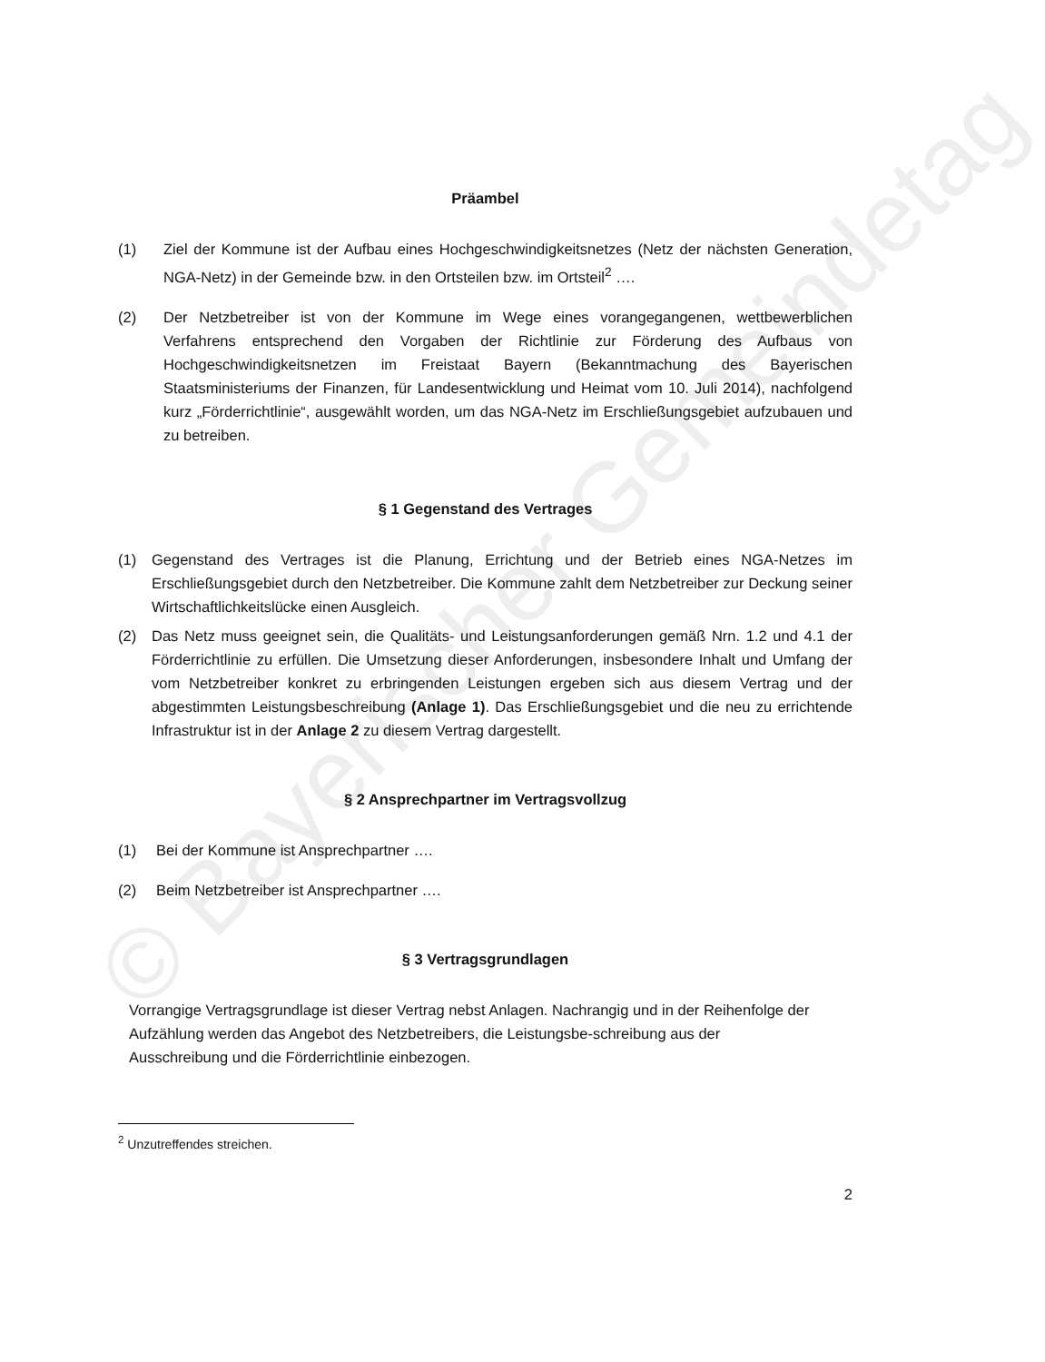© Bayerischer Gemeindetag
Präambel
(1) Ziel der Kommune ist der Aufbau eines Hochgeschwindigkeitsnetzes (Netz der nächsten Generation, NGA-Netz) in der Gemeinde bzw. in den Ortsteilen bzw. im Ortsteil<sup>2</sup> ….
(2) Der Netzbetreiber ist von der Kommune im Wege eines vorangegangenen, wettbewerblichen Verfahrens entsprechend den Vorgaben der Richtlinie zur Förderung des Aufbaus von Hochgeschwindigkeitsnetzen im Freistaat Bayern (Bekanntmachung des Bayerischen Staatsministeriums der Finanzen, für Landesentwicklung und Heimat vom 10. Juli 2014), nachfolgend kurz „Förderrichtlinie“, ausgewählt worden, um das NGA-Netz im Erschließungsgebiet aufzubauen und zu betreiben.
§ 1 Gegenstand des Vertrages
(1) Gegenstand des Vertrages ist die Planung, Errichtung und der Betrieb eines NGA-Netzes im Erschließungsgebiet durch den Netzbetreiber. Die Kommune zahlt dem Netzbetreiber zur Deckung seiner Wirtschaftlichkeitslücke einen Ausgleich.
(2) Das Netz muss geeignet sein, die Qualitäts- und Leistungsanforderungen gemäß Nrn. 1.2 und 4.1 der Förderrichtlinie zu erfüllen. Die Umsetzung dieser Anforderungen, insbesondere Inhalt und Umfang der vom Netzbetreiber konkret zu erbringenden Leistungen ergeben sich aus diesem Vertrag und der abgestimmten Leistungsbeschreibung (Anlage 1). Das Erschließungsgebiet und die neu zu errichtende Infrastruktur ist in der Anlage 2 zu diesem Vertrag dargestellt.
§ 2 Ansprechpartner im Vertragsvollzug
(1) Bei der Kommune ist Ansprechpartner ….
(2) Beim Netzbetreiber ist Ansprechpartner ….
§ 3 Vertragsgrundlagen
Vorrangige Vertragsgrundlage ist dieser Vertrag nebst Anlagen. Nachrangig und in der Reihenfolge der Aufzählung werden das Angebot des Netzbetreibers, die Leistungsbe-schreibung aus der Ausschreibung und die Förderrichtlinie einbezogen.
<sup>2</sup> Unzutreffendes streichen.
2